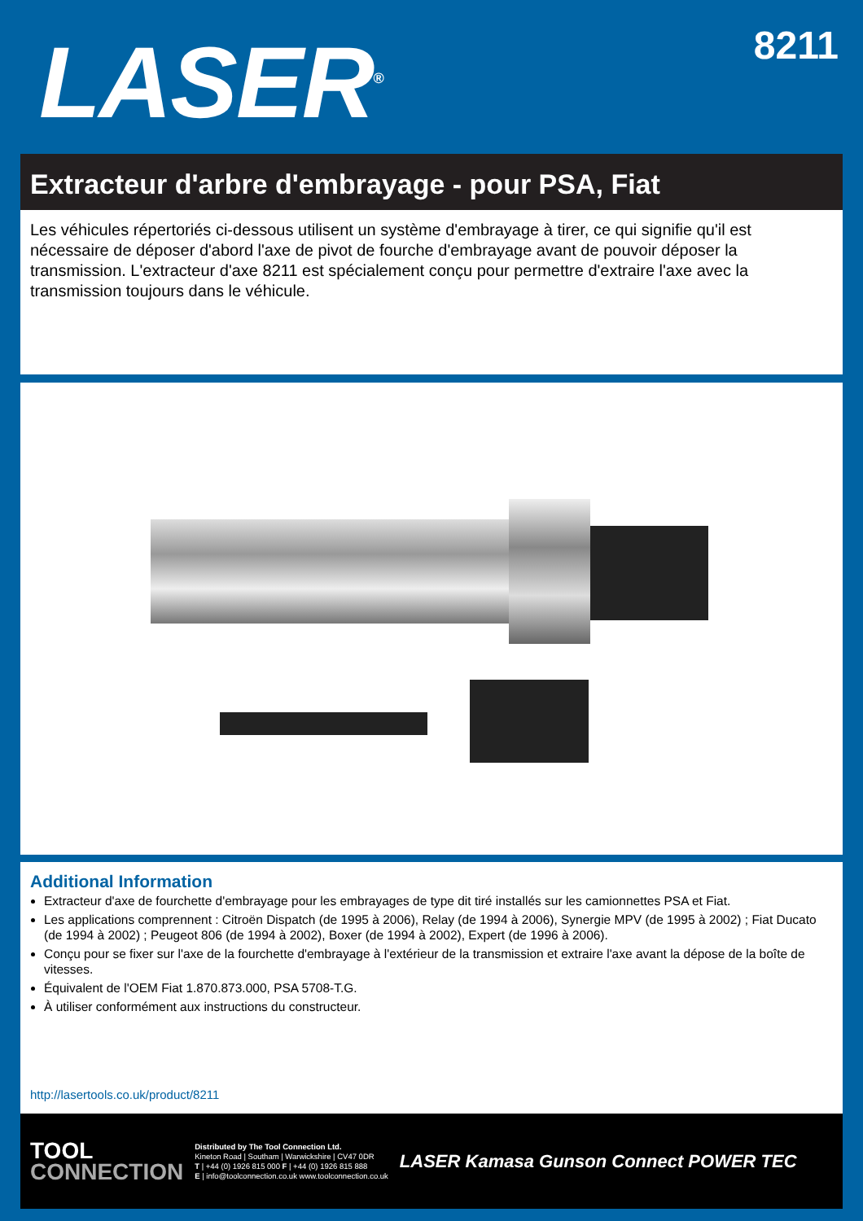LASER<sup>®</sup>
8211
Extracteur d'arbre d'embrayage - pour PSA, Fiat
Les véhicules répertoriés ci-dessous utilisent un système d'embrayage à tirer, ce qui signifie qu'il est nécessaire de déposer d'abord l'axe de pivot de fourche d'embrayage avant de pouvoir déposer la transmission. L'extracteur d'axe 8211 est spécialement conçu pour permettre d'extraire l'axe avec la transmission toujours dans le véhicule.
Additional Information
Extracteur d'axe de fourchette d'embrayage pour les embrayages de type dit tiré installés sur les camionnettes PSA et Fiat.
Les applications comprennent : Citroën Dispatch (de 1995 à 2006), Relay (de 1994 à 2006), Synergie MPV (de 1995 à 2002) ; Fiat Ducato (de 1994 à 2002) ; Peugeot 806 (de 1994 à 2002), Boxer (de 1994 à 2002), Expert (de 1996 à 2006).
Conçu pour se fixer sur l'axe de la fourchette d'embrayage à l'extérieur de la transmission et extraire l'axe avant la dépose de la boîte de vitesses.
Équivalent de l'OEM Fiat 1.870.873.000, PSA 5708-T.G.
À utiliser conformément aux instructions du constructeur.
http://lasertools.co.uk/product/8211
TOOL
CONNECTION
Distributed by The Tool Connection Ltd.
Kineton Road | Southam | Warwickshire | CV47 0DR
T | +44 (0) 1926 815 000 F | +44 (0) 1926 815 888
E | info@toolconnection.co.uk www.toolconnection.co.uk
LASER Kamasa Gunson Connect POWER TEC